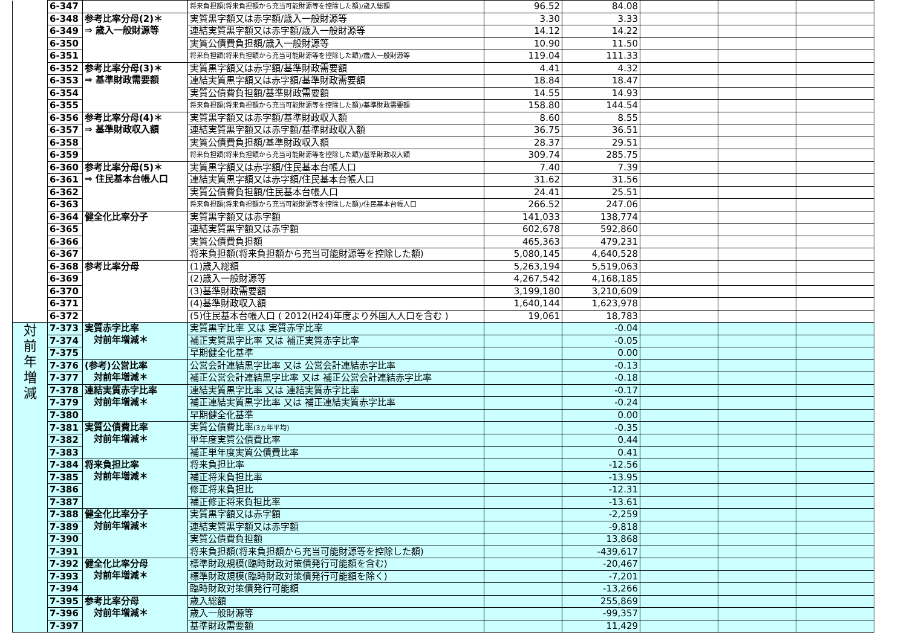| | 6-347 | | 将来負担額(将来負担額から充当可能財源等を控除した額)/歳入総額 | 96.52 | 84.08 | | | |
| | 6-348 | 参考比率分母(2)＊ ⇒ 歳入一般財源等 | 実質黒字額又は赤字額/歳入一般財源等 | 3.30 | 3.33 | | | |
| | 6-349 | | 連結実質黒字額又は赤字額/歳入一般財源等 | 14.12 | 14.22 | | | |
| | 6-350 | | 実質公債費負担額/歳入一般財源等 | 10.90 | 11.50 | | | |
| | 6-351 | | 将来負担額(将来負担額から充当可能財源等を控除した額)/歳入一般財源等 | 119.04 | 111.33 | | | |
| | 6-352 | 参考比率分母(3)＊ ⇒ 基準財政需要額 | 実質黒字額又は赤字額/基準財政需要額 | 4.41 | 4.32 | | | |
| | 6-353 | | 連結実質黒字額又は赤字額/基準財政需要額 | 18.84 | 18.47 | | | |
| | 6-354 | | 実質公債費負担額/基準財政需要額 | 14.55 | 14.93 | | | |
| | 6-355 | | 将来負担額(将来負担額から充当可能財源等を控除した額)/基準財政需要額 | 158.80 | 144.54 | | | |
| | 6-356 | 参考比率分母(4)＊ ⇒ 基準財政収入額 | 実質黒字額又は赤字額/基準財政収入額 | 8.60 | 8.55 | | | |
| | 6-357 | | 連結実質黒字額又は赤字額/基準財政収入額 | 36.75 | 36.51 | | | |
| | 6-358 | | 実質公債費負担額/基準財政収入額 | 28.37 | 29.51 | | | |
| | 6-359 | | 将来負担額(将来負担額から充当可能財源等を控除した額)/基準財政収入額 | 309.74 | 285.75 | | | |
| | 6-360 | 参考比率分母(5)＊ ⇒ 住民基本台帳人口 | 実質黒字額又は赤字額/住民基本台帳人口 | 7.40 | 7.39 | | | |
| | 6-361 | | 連結実質黒字額又は赤字額/住民基本台帳人口 | 31.62 | 31.56 | | | |
| | 6-362 | | 実質公債費負担額/住民基本台帳人口 | 24.41 | 25.51 | | | |
| | 6-363 | | 将来負担額(将来負担額から充当可能財源等を控除した額)/住民基本台帳人口 | 266.52 | 247.06 | | | |
| | 6-364 | 健全化比率分子 | 実質黒字額又は赤字額 | 141,033 | 138,774 | | | |
| | 6-365 | | 連結実質黒字額又は赤字額 | 602,678 | 592,860 | | | |
| | 6-366 | | 実質公債費負担額 | 465,363 | 479,231 | | | |
| | 6-367 | | 将来負担額(将来負担額から充当可能財源等を控除した額) | 5,080,145 | 4,640,528 | | | |
| | 6-368 | 参考比率分母 | (1)歳入総額 | 5,263,194 | 5,519,063 | | | |
| | 6-369 | | (2)歳入一般財源等 | 4,267,542 | 4,168,185 | | | |
| | 6-370 | | (3)基準財政需要額 | 3,199,180 | 3,210,609 | | | |
| | 6-371 | | (4)基準財政収入額 | 1,640,144 | 1,623,978 | | | |
| | 6-372 | | (5)住民基本台帳人口 ( 2012(H24)年度より外国人人口を含む ) | 19,061 | 18,783 | | | |
| 対 前 年 増 減 | 7-373 | 実質赤字比率 対前年増減＊ | 実質黒字比率 又は 実質赤字比率 | | -0.04 | | | |
| | 7-374 | | 補正実質黒字比率 又は 補正実質赤字比率 | | -0.05 | | | |
| | 7-375 | | 早期健全化基準 | | 0.00 | | | |
| | 7-376 | (参考)公営比率 対前年増減＊ | 公営会計連結黒字比率 又は 公営会計連結赤字比率 | | -0.13 | | | |
| | 7-377 | | 補正公営会計連結黒字比率 又は 補正公営会計連結赤字比率 | | -0.18 | | | |
| | 7-378 | 連結実質赤字比率 対前年増減＊ | 連結実質黒字比率 又は 連結実質赤字比率 | | -0.17 | | | |
| | 7-379 | | 補正連結実質黒字比率 又は 補正連結実質赤字比率 | | -0.24 | | | |
| | 7-380 | | 早期健全化基準 | | 0.00 | | | |
| | 7-381 | 実質公債費比率 対前年増減＊ | 実質公債費比率 (3ヵ年平均) | | -0.35 | | | |
| | 7-382 | | 単年度実質公債費比率 | | 0.44 | | | |
| | 7-383 | | 補正単年度実質公債費比率 | | 0.41 | | | |
| | 7-384 | 将来負担比率 対前年増減＊ | 将来負担比率 | | -12.56 | | | |
| | 7-385 | | 補正将来負担比率 | | -13.95 | | | |
| | 7-386 | | 修正将来負担比 | | -12.31 | | | |
| | 7-387 | | 補正修正将来負担比率 | | -13.61 | | | |
| | 7-388 | 健全化比率分子 対前年増減＊ | 実質黒字額又は赤字額 | | -2,259 | | | |
| | 7-389 | | 連結実質黒字額又は赤字額 | | -9,818 | | | |
| | 7-390 | | 実質公債費負担額 | | 13,868 | | | |
| | 7-391 | | 将来負担額(将来負担額から充当可能財源等を控除した額) | | -439,617 | | | |
| | 7-392 | 健全化比率分母 対前年増減＊ | 標準財政規模(臨時財政対策債発行可能額を含む) | | -20,467 | | | |
| | 7-393 | | 標準財政規模(臨時財政対策債発行可能額を除く) | | -7,201 | | | |
| | 7-394 | | 臨時財政対策債発行可能額 | | -13,266 | | | |
| | 7-395 | 参考比率分母 対前年増減＊ | 歳入総額 | | 255,869 | | | |
| | 7-396 | | 歳入一般財源等 | | -99,357 | | | |
| | 7-397 | | 基準財政需要額 | | 11,429 | | | |